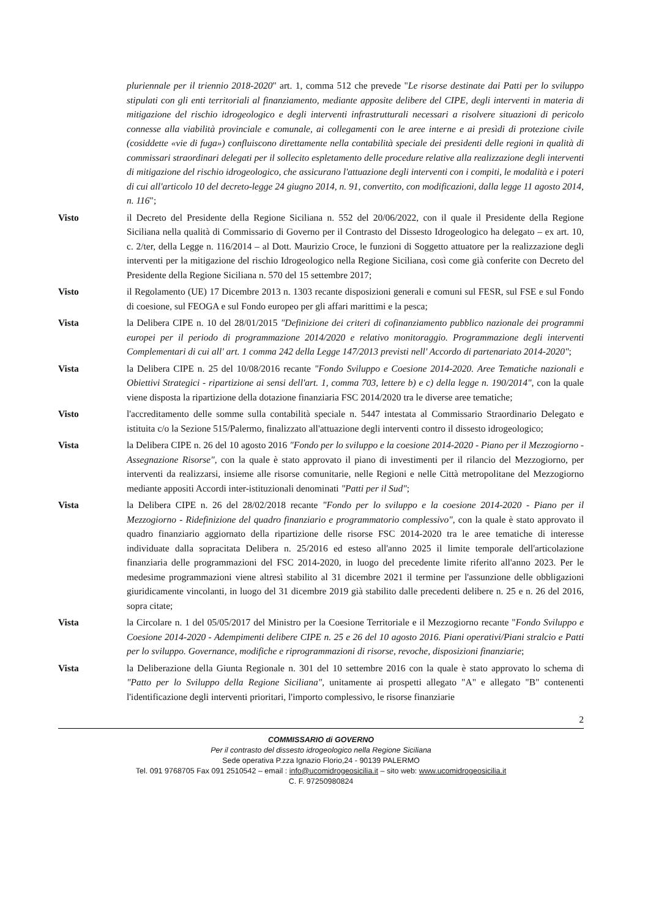pluriennale per il triennio 2018-2020" art. 1, comma 512 che prevede "Le risorse destinate dai Patti per lo sviluppo stipulati con gli enti territoriali al finanziamento, mediante apposite delibere del CIPE, degli interventi in materia di mitigazione del rischio idrogeologico e degli interventi infrastrutturali necessari a risolvere situazioni di pericolo connesse alla viabilità provinciale e comunale, ai collegamenti con le aree interne e ai presìdi di protezione civile (cosiddette «vie di fuga») confluiscono direttamente nella contabilità speciale dei presidenti delle regioni in qualità di commissari straordinari delegati per il sollecito espletamento delle procedure relative alla realizzazione degli interventi di mitigazione del rischio idrogeologico, che assicurano l'attuazione degli interventi con i compiti, le modalità e i poteri di cui all'articolo 10 del decreto-legge 24 giugno 2014, n. 91, convertito, con modificazioni, dalla legge 11 agosto 2014, n. 116";
Visto il Decreto del Presidente della Regione Siciliana n. 552 del 20/06/2022, con il quale il Presidente della Regione Siciliana nella qualità di Commissario di Governo per il Contrasto del Dissesto Idrogeologico ha delegato – ex art. 10, c. 2/ter, della Legge n. 116/2014 – al Dott. Maurizio Croce, le funzioni di Soggetto attuatore per la realizzazione degli interventi per la mitigazione del rischio Idrogeologico nella Regione Siciliana, così come già conferite con Decreto del Presidente della Regione Siciliana n. 570 del 15 settembre 2017;
Visto il Regolamento (UE) 17 Dicembre 2013 n. 1303 recante disposizioni generali e comuni sul FESR, sul FSE e sul Fondo di coesione, sul FEOGA e sul Fondo europeo per gli affari marittimi e la pesca;
Vista la Delibera CIPE n. 10 del 28/01/2015 "Definizione dei criteri di cofinanziamento pubblico nazionale dei programmi europei per il periodo di programmazione 2014/2020 e relativo monitoraggio. Programmazione degli interventi Complementari di cui all' art. 1 comma 242 della Legge 147/2013 previsti nell' Accordo di partenariato 2014-2020";
Vista la Delibera CIPE n. 25 del 10/08/2016 recante "Fondo Sviluppo e Coesione 2014-2020. Aree Tematiche nazionali e Obiettivi Strategici - ripartizione ai sensi dell'art. 1, comma 703, lettere b) e c) della legge n. 190/2014", con la quale viene disposta la ripartizione della dotazione finanziaria FSC 2014/2020 tra le diverse aree tematiche;
Visto l'accreditamento delle somme sulla contabilità speciale n. 5447 intestata al Commissario Straordinario Delegato e istituita c/o la Sezione 515/Palermo, finalizzato all'attuazione degli interventi contro il dissesto idrogeologico;
Vista la Delibera CIPE n. 26 del 10 agosto 2016 "Fondo per lo sviluppo e la coesione 2014-2020 - Piano per il Mezzogiorno - Assegnazione Risorse", con la quale è stato approvato il piano di investimenti per il rilancio del Mezzogiorno, per interventi da realizzarsi, insieme alle risorse comunitarie, nelle Regioni e nelle Città metropolitane del Mezzogiorno mediante appositi Accordi inter-istituzionali denominati "Patti per il Sud";
Vista la Delibera CIPE n. 26 del 28/02/2018 recante "Fondo per lo sviluppo e la coesione 2014-2020 - Piano per il Mezzogiorno - Ridefinizione del quadro finanziario e programmatorio complessivo", con la quale è stato approvato il quadro finanziario aggiornato della ripartizione delle risorse FSC 2014-2020 tra le aree tematiche di interesse individuate dalla sopracitata Delibera n. 25/2016 ed esteso all'anno 2025 il limite temporale dell'articolazione finanziaria delle programmazioni del FSC 2014-2020, in luogo del precedente limite riferito all'anno 2023. Per le medesime programmazioni viene altresì stabilito al 31 dicembre 2021 il termine per l'assunzione delle obbligazioni giuridicamente vincolanti, in luogo del 31 dicembre 2019 già stabilito dalle precedenti delibere n. 25 e n. 26 del 2016, sopra citate;
Vista la Circolare n. 1 del 05/05/2017 del Ministro per la Coesione Territoriale e il Mezzogiorno recante "Fondo Sviluppo e Coesione 2014-2020 - Adempimenti delibere CIPE n. 25 e 26 del 10 agosto 2016. Piani operativi/Piani stralcio e Patti per lo sviluppo. Governance, modifiche e riprogrammazioni di risorse, revoche, disposizioni finanziarie;
Vista la Deliberazione della Giunta Regionale n. 301 del 10 settembre 2016 con la quale è stato approvato lo schema di "Patto per lo Sviluppo della Regione Siciliana", unitamente ai prospetti allegato "A" e allegato "B" contenenti l'identificazione degli interventi prioritari, l'importo complessivo, le risorse finanziarie
2
COMMISSARIO di GOVERNO
Per il contrasto del dissesto idrogeologico nella Regione Siciliana
Sede operativa P.zza Ignazio Florio,24 - 90139 PALERMO
Tel. 091 9768705 Fax 091 2510542 – email : info@ucomidrogeosicilia.it – sito web: www.ucomidrogeosicilia.it
C. F. 97250980824